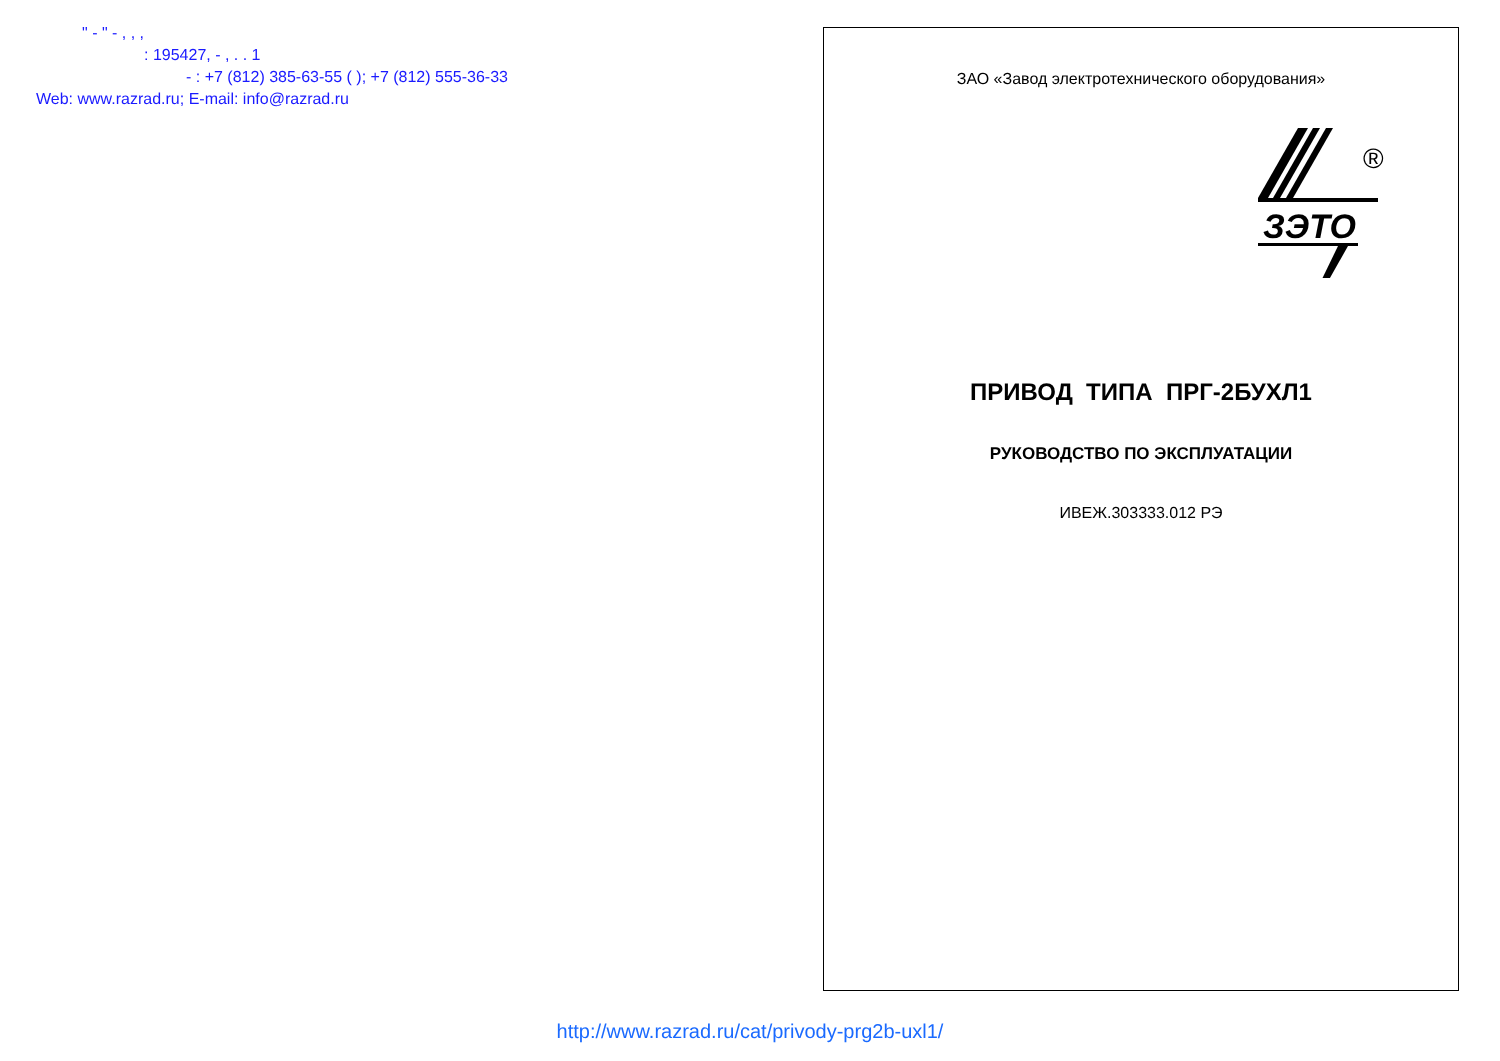" - " - , , ,
: 195427, - , . . 1
- : +7 (812) 385-63-55 ( ); +7 (812) 555-36-33
Web: www.razrad.ru; E-mail: info@razrad.ru
ЗАО «Завод электротехнического оборудования»
ЗЭТО
®
ПРИВОД ТИПА ПРГ-2БУХЛ1
РУКОВОДСТВО ПО ЭКСПЛУАТАЦИИ
ИВЕЖ.303333.012 РЭ
http://www.razrad.ru/cat/privody-prg2b-uxl1/